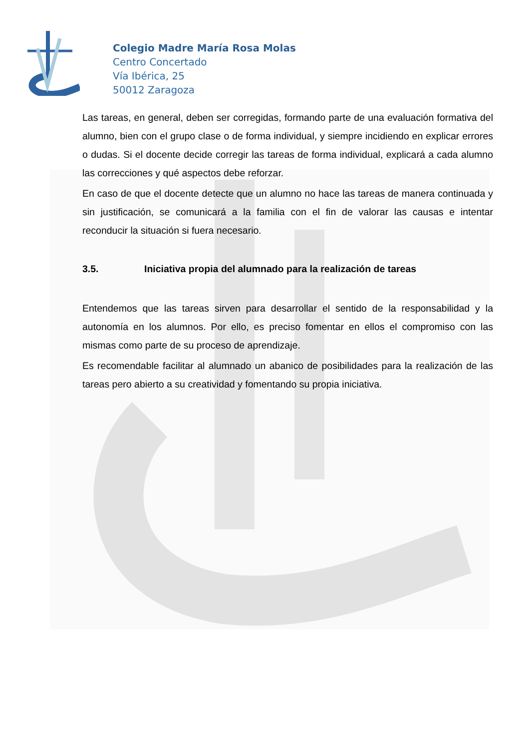Colegio Madre María Rosa Molas
Centro Concertado
Vía Ibérica, 25
50012 Zaragoza
Las tareas, en general, deben ser corregidas, formando parte de una evaluación formativa del alumno, bien con el grupo clase o de forma individual, y siempre incidiendo en explicar errores o dudas. Si el docente decide corregir las tareas de forma individual, explicará a cada alumno las correcciones y qué aspectos debe reforzar.
En caso de que el docente detecte que un alumno no hace las tareas de manera continuada y sin justificación, se comunicará a la familia con el fin de valorar las causas e intentar reconducir la situación si fuera necesario.
3.5. Iniciativa propia del alumnado para la realización de tareas
Entendemos que las tareas sirven para desarrollar el sentido de la responsabilidad y la autonomía en los alumnos. Por ello, es preciso fomentar en ellos el compromiso con las mismas como parte de su proceso de aprendizaje.
Es recomendable facilitar al alumnado un abanico de posibilidades para la realización de las tareas pero abierto a su creatividad y fomentando su propia iniciativa.